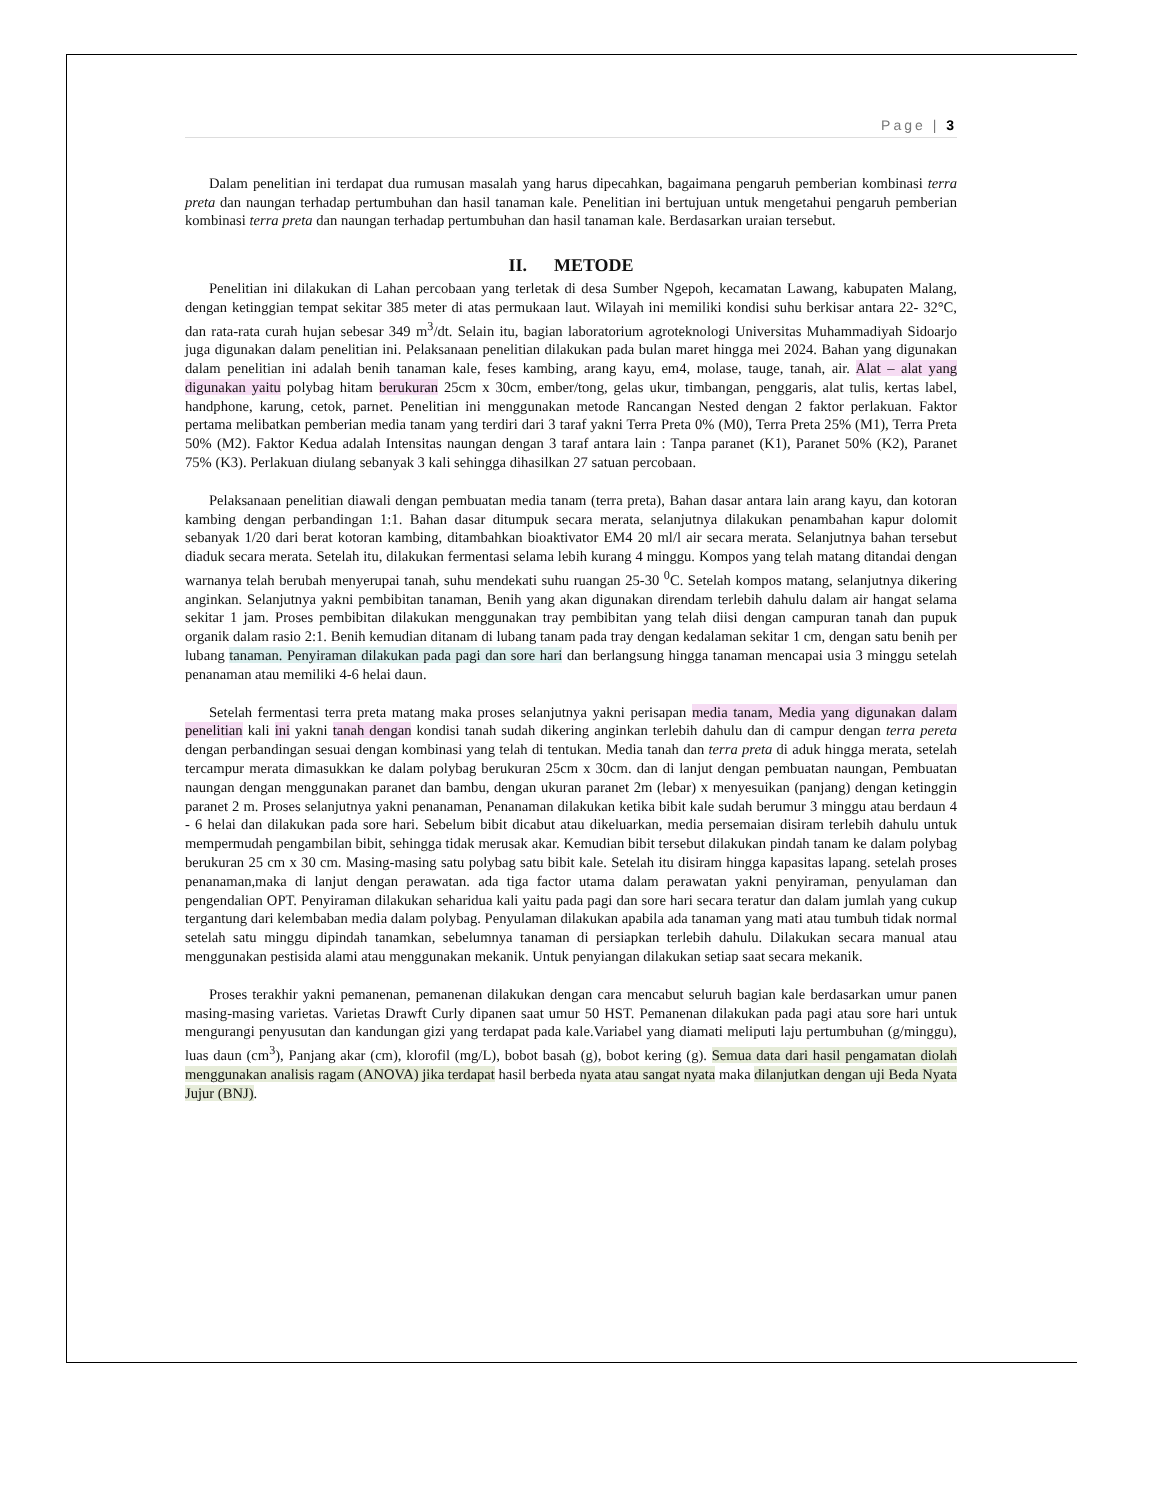Page | 3
Dalam penelitian ini terdapat dua rumusan masalah yang harus dipecahkan, bagaimana pengaruh pemberian kombinasi terra preta dan naungan terhadap pertumbuhan dan hasil tanaman kale. Penelitian ini bertujuan untuk mengetahui pengaruh pemberian kombinasi terra preta dan naungan terhadap pertumbuhan dan hasil tanaman kale. Berdasarkan uraian tersebut.
II. METODE
Penelitian ini dilakukan di Lahan percobaan yang terletak di desa Sumber Ngepoh, kecamatan Lawang, kabupaten Malang, dengan ketinggian tempat sekitar 385 meter di atas permukaan laut. Wilayah ini memiliki kondisi suhu berkisar antara 22- 32°C, dan rata-rata curah hujan sebesar 349 m<sup>3</sup>/dt. Selain itu, bagian laboratorium agroteknologi Universitas Muhammadiyah Sidoarjo juga digunakan dalam penelitian ini. Pelaksanaan penelitian dilakukan pada bulan maret hingga mei 2024. Bahan yang digunakan dalam penelitian ini adalah benih tanaman kale, feses kambing, arang kayu, em4, molase, tauge, tanah, air. Alat – alat yang digunakan yaitu polybag hitam berukuran 25cm x 30cm, ember/tong, gelas ukur, timbangan, penggaris, alat tulis, kertas label, handphone, karung, cetok, parnet. Penelitian ini menggunakan metode Rancangan Nested dengan 2 faktor perlakuan. Faktor pertama melibatkan pemberian media tanam yang terdiri dari 3 taraf yakni Terra Preta 0% (M0), Terra Preta 25% (M1), Terra Preta 50% (M2). Faktor Kedua adalah Intensitas naungan dengan 3 taraf antara lain : Tanpa paranet (K1), Paranet 50% (K2), Paranet 75% (K3). Perlakuan diulang sebanyak 3 kali sehingga dihasilkan 27 satuan percobaan.
Pelaksanaan penelitian diawali dengan pembuatan media tanam (terra preta), Bahan dasar antara lain arang kayu, dan kotoran kambing dengan perbandingan 1:1. Bahan dasar ditumpuk secara merata, selanjutnya dilakukan penambahan kapur dolomit sebanyak 1/20 dari berat kotoran kambing, ditambahkan bioaktivator EM4 20 ml/l air secara merata. Selanjutnya bahan tersebut diaduk secara merata. Setelah itu, dilakukan fermentasi selama lebih kurang 4 minggu. Kompos yang telah matang ditandai dengan warnanya telah berubah menyerupai tanah, suhu mendekati suhu ruangan 25-30 <sup>0</sup>C. Setelah kompos matang, selanjutnya dikering anginkan. Selanjutnya yakni pembibitan tanaman, Benih yang akan digunakan direndam terlebih dahulu dalam air hangat selama sekitar 1 jam. Proses pembibitan dilakukan menggunakan tray pembibitan yang telah diisi dengan campuran tanah dan pupuk organik dalam rasio 2:1. Benih kemudian ditanam di lubang tanam pada tray dengan kedalaman sekitar 1 cm, dengan satu benih per lubang tanaman. Penyiraman dilakukan pada pagi dan sore hari dan berlangsung hingga tanaman mencapai usia 3 minggu setelah penanaman atau memiliki 4-6 helai daun.
Setelah fermentasi terra preta matang maka proses selanjutnya yakni perisapan media tanam, Media yang digunakan dalam penelitian kali ini yakni tanah dengan kondisi tanah sudah dikering anginkan terlebih dahulu dan di campur dengan terra pereta dengan perbandingan sesuai dengan kombinasi yang telah di tentukan. Media tanah dan terra preta di aduk hingga merata, setelah tercampur merata dimasukkan ke dalam polybag berukuran 25cm x 30cm. dan di lanjut dengan pembuatan naungan, Pembuatan naungan dengan menggunakan paranet dan bambu, dengan ukuran paranet 2m (lebar) x menyesuikan (panjang) dengan ketinggin paranet 2 m. Proses selanjutnya yakni penanaman, Penanaman dilakukan ketika bibit kale sudah berumur 3 minggu atau berdaun 4 - 6 helai dan dilakukan pada sore hari. Sebelum bibit dicabut atau dikeluarkan, media persemaian disiram terlebih dahulu untuk mempermudah pengambilan bibit, sehingga tidak merusak akar. Kemudian bibit tersebut dilakukan pindah tanam ke dalam polybag berukuran 25 cm x 30 cm. Masing-masing satu polybag satu bibit kale. Setelah itu disiram hingga kapasitas lapang. setelah proses penanaman,maka di lanjut dengan perawatan. ada tiga factor utama dalam perawatan yakni penyiraman, penyulaman dan pengendalian OPT. Penyiraman dilakukan seharidua kali yaitu pada pagi dan sore hari secara teratur dan dalam jumlah yang cukup tergantung dari kelembaban media dalam polybag. Penyulaman dilakukan apabila ada tanaman yang mati atau tumbuh tidak normal setelah satu minggu dipindah tanamkan, sebelumnya tanaman di persiapkan terlebih dahulu. Dilakukan secara manual atau menggunakan pestisida alami atau menggunakan mekanik. Untuk penyiangan dilakukan setiap saat secara mekanik.
Proses terakhir yakni pemanenan, pemanenan dilakukan dengan cara mencabut seluruh bagian kale berdasarkan umur panen masing-masing varietas. Varietas Drawft Curly dipanen saat umur 50 HST. Pemanenan dilakukan pada pagi atau sore hari untuk mengurangi penyusutan dan kandungan gizi yang terdapat pada kale.Variabel yang diamati meliputi laju pertumbuhan (g/minggu), luas daun (cm<sup>3</sup>), Panjang akar (cm), klorofil (mg/L), bobot basah (g), bobot kering (g). Semua data dari hasil pengamatan diolah menggunakan analisis ragam (ANOVA) jika terdapat hasil berbeda nyata atau sangat nyata maka dilanjutkan dengan uji Beda Nyata Jujur (BNJ).